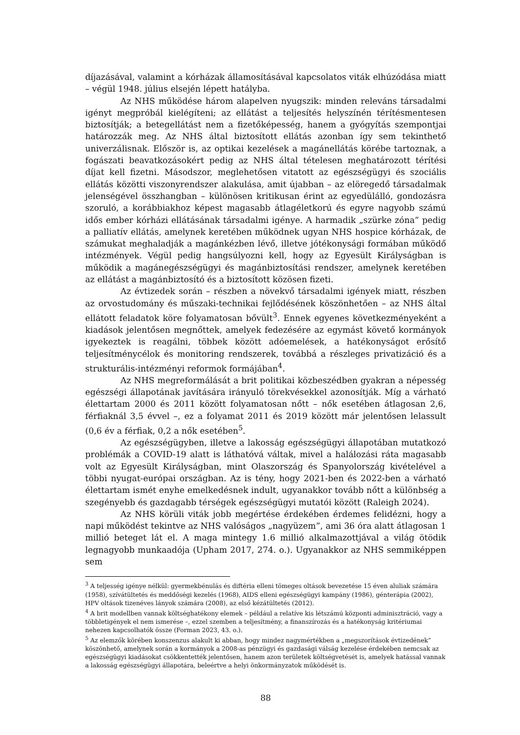díjazásával, valamint a kórházak államosításával kapcsolatos viták elhúzódása miatt – végül 1948. július elsején lépett hatályba.
Az NHS működése három alapelven nyugszik: minden releváns társadalmi igényt megpróbál kielégíteni; az ellátást a teljesítés helyszínén térítésmentesen biztosítják; a betegellátást nem a fizetőképesség, hanem a gyógyítás szempontjai határozzák meg. Az NHS által biztosított ellátás azonban így sem tekinthető univerzálisnak. Először is, az optikai kezelések a magánellátás körébe tartoznak, a fogászati beavatkozásokért pedig az NHS által tételesen meghatározott térítési díjat kell fizetni. Másodszor, meglehetősen vitatott az egészségügyi és szociális ellátás közötti viszonyrendszer alakulása, amit újabban – az elöregedő társadalmak jelenségével összhangban – különösen kritikusan érint az egyedülálló, gondozásra szoruló, a korábbiakhoz képest magasabb átlagéletkorú és egyre nagyobb számú idős ember kórházi ellátásának társadalmi igénye. A harmadik „szürke zóna” pedig a palliatív ellátás, amelynek keretében működnek ugyan NHS hospice kórházak, de számukat meghaladják a magánkézben lévő, illetve jótékonysági formában működő intézmények. Végül pedig hangsúlyozni kell, hogy az Egyesült Királyságban is működik a magánegészségügyi és magánbiztosítási rendszer, amelynek keretében az ellátást a magánbiztosító és a biztosított közösen fizeti.
Az évtizedek során – részben a növekvő társadalmi igények miatt, részben az orvostudomány és műszaki-technikai fejlődésének köszönhetően – az NHS által ellátott feladatok köre folyamatosan bővült<sup>3</sup>. Ennek egyenes következményeként a kiadások jelentősen megnőttek, amelyek fedezésére az egymást követő kormányok igyekeztek is reagálni, többek között adóemelések, a hatékonyságot erősítő teljesítménycélok és monitoring rendszerek, továbbá a részleges privatizáció és a strukturális-intézményi reformok formájában<sup>4</sup>.
Az NHS megreformálását a brit politikai közbeszédben gyakran a népesség egészségi állapotának javítására irányuló törekvésekkel azonosítják. Míg a várható élettartam 2000 és 2011 között folyamatosan nőtt – nők esetében átlagosan 2,6, férfiaknál 3,5 évvel –, ez a folyamat 2011 és 2019 között már jelentősen lelassult (0,6 év a férfiak, 0,2 a nők esetében<sup>5</sup>.
Az egészségügyben, illetve a lakosság egészségügyi állapotában mutatkozó problémák a COVID-19 alatt is láthatóvá váltak, mivel a halálozási ráta magasabb volt az Egyesült Királyságban, mint Olaszország és Spanyolország kivételével a többi nyugat-európai országban. Az is tény, hogy 2021-ben és 2022-ben a várható élettartam ismét enyhe emelkedésnek indult, ugyanakkor tovább nőtt a különbség a szegényebb és gazdagabb térségek egészségügyi mutatói között (Raleigh 2024).
Az NHS körüli viták jobb megértése érdekében érdemes felidézni, hogy a napi működést tekintve az NHS valóságos „nagyüzem”, ami 36 óra alatt átlagosan 1 millió beteget lát el. A maga mintegy 1.6 millió alkalmazottjával a világ ötödik legnagyobb munkaadója (Upham 2017, 274. o.). Ugyanakkor az NHS semmiképpen sem
<sup>3</sup> A teljesség igénye nélkül: gyermekbénulás és diftéria elleni tömeges oltások bevezetése 15 éven aluliak számára (1958), szívátültetés és meddőségi kezelés (1968), AIDS elleni egészségügyi kampány (1986), génterápia (2002), HPV oltások tizenéves lányok számára (2008), az első kézátültetés (2012).
<sup>4</sup> A brit modellben vannak költséghatékony elemek – például a relatíve kis létszámú központi adminisztráció, vagy a többletigények el nem ismerése –, ezzel szemben a teljesítmény, a finanszírozás és a hatékonyság kritériumai nehezen kapcsolhatók össze (Forman 2023, 43. o.).
<sup>5</sup> Az elemzők körében konszenzus alakult ki abban, hogy mindez nagymértékben a „megszorítások évtizedének” köszönhető, amelynek során a kormányok a 2008-as pénzügyi és gazdasági válság kezelése érdekében nemcsak az egészségügyi kiadásokat csökkentették jelentősen, hanem azon területek költségvetését is, amelyek hatással vannak a lakosság egészségügyi állapotára, beleértve a helyi önkormányzatok működését is.
88